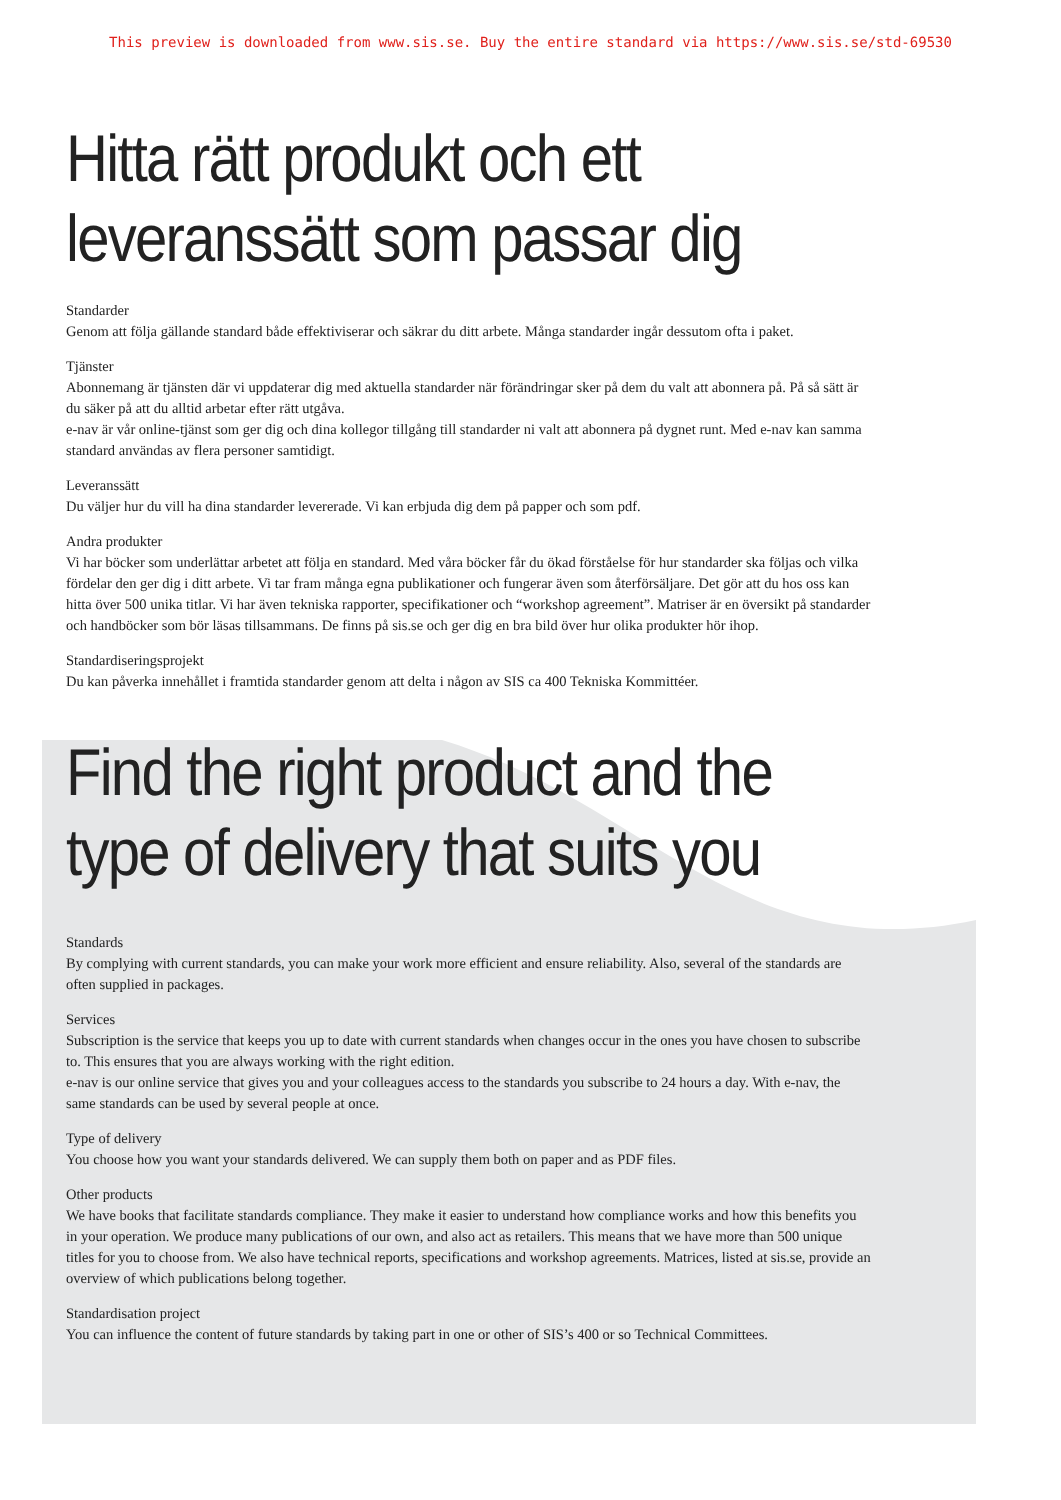This preview is downloaded from www.sis.se. Buy the entire standard via https://www.sis.se/std-69530
Hitta rätt produkt och ett
leveranssätt som passar dig
Standarder
Genom att följa gällande standard både effektiviserar och säkrar du ditt arbete. Många standarder ingår dessutom ofta i paket.
Tjänster
Abonnemang är tjänsten där vi uppdaterar dig med aktuella standarder när förändringar sker på dem du valt att abonnera på. På så sätt är du säker på att du alltid arbetar efter rätt utgåva.
e-nav är vår online-tjänst som ger dig och dina kollegor tillgång till standarder ni valt att abonnera på dygnet runt. Med e-nav kan samma standard användas av flera personer samtidigt.
Leveranssätt
Du väljer hur du vill ha dina standarder levererade. Vi kan erbjuda dig dem på papper och som pdf.
Andra produkter
Vi har böcker som underlättar arbetet att följa en standard. Med våra böcker får du ökad förståelse för hur standarder ska följas och vilka fördelar den ger dig i ditt arbete. Vi tar fram många egna publikationer och fungerar även som återförsäljare. Det gör att du hos oss kan hitta över 500 unika titlar. Vi har även tekniska rapporter, specifikationer och “workshop agreement”. Matriser är en översikt på standarder och handböcker som bör läsas tillsammans. De finns på sis.se och ger dig en bra bild över hur olika produkter hör ihop.
Standardiseringsprojekt
Du kan påverka innehållet i framtida standarder genom att delta i någon av SIS ca 400 Tekniska Kommittéer.
Find the right product and the
type of delivery that suits you
Standards
By complying with current standards, you can make your work more efficient and ensure reliability. Also, several of the standards are often supplied in packages.
Services
Subscription is the service that keeps you up to date with current standards when changes occur in the ones you have chosen to subscribe to. This ensures that you are always working with the right edition.
e-nav is our online service that gives you and your colleagues access to the standards you subscribe to 24 hours a day. With e-nav, the same standards can be used by several people at once.
Type of delivery
You choose how you want your standards delivered. We can supply them both on paper and as PDF files.
Other products
We have books that facilitate standards compliance. They make it easier to understand how compliance works and how this benefits you in your operation. We produce many publications of our own, and also act as retailers. This means that we have more than 500 unique titles for you to choose from. We also have technical reports, specifications and workshop agreements. Matrices, listed at sis.se, provide an overview of which publications belong together.
Standardisation project
You can influence the content of future standards by taking part in one or other of SIS’s 400 or so Technical Committees.